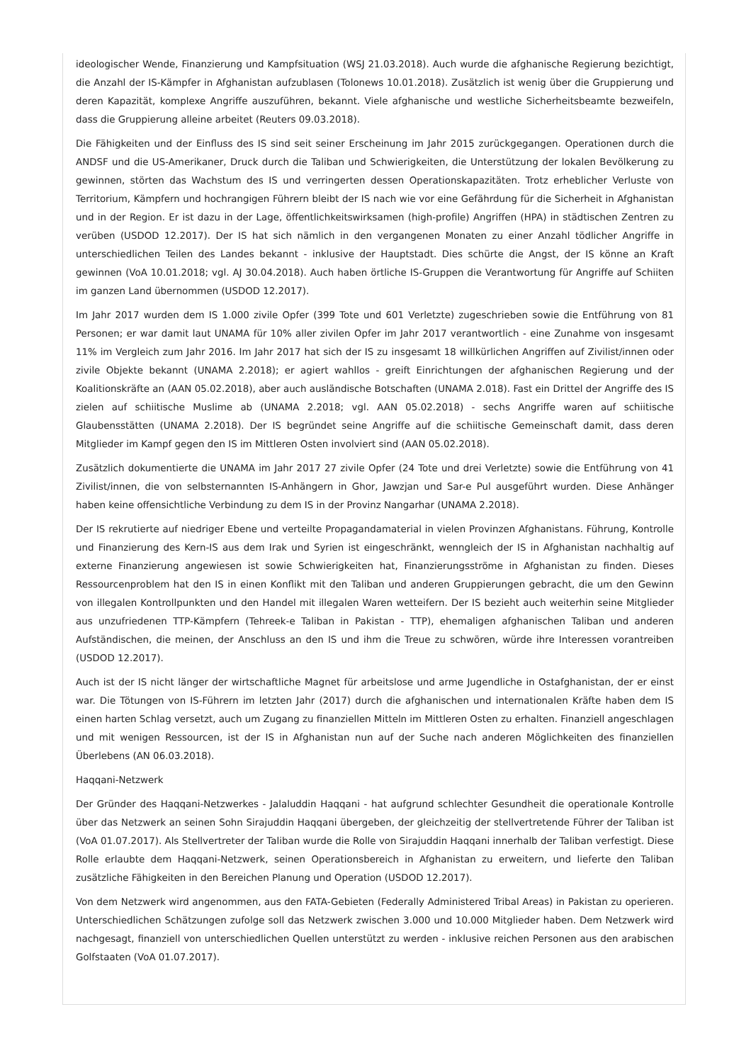ideologischer Wende, Finanzierung und Kampfsituation (WSJ 21.03.2018). Auch wurde die afghanische Regierung bezichtigt, die Anzahl der IS-Kämpfer in Afghanistan aufzublasen (Tolonews 10.01.2018). Zusätzlich ist wenig über die Gruppierung und deren Kapazität, komplexe Angriffe auszuführen, bekannt. Viele afghanische und westliche Sicherheitsbeamte bezweifeln, dass die Gruppierung alleine arbeitet (Reuters 09.03.2018).
Die Fähigkeiten und der Einfluss des IS sind seit seiner Erscheinung im Jahr 2015 zurückgegangen. Operationen durch die ANDSF und die US-Amerikaner, Druck durch die Taliban und Schwierigkeiten, die Unterstützung der lokalen Bevölkerung zu gewinnen, störten das Wachstum des IS und verringerten dessen Operationskapazitäten. Trotz erheblicher Verluste von Territorium, Kämpfern und hochrangigen Führern bleibt der IS nach wie vor eine Gefährdung für die Sicherheit in Afghanistan und in der Region. Er ist dazu in der Lage, öffentlichkeitswirksamen (high-profile) Angriffen (HPA) in städtischen Zentren zu verüben (USDOD 12.2017). Der IS hat sich nämlich in den vergangenen Monaten zu einer Anzahl tödlicher Angriffe in unterschiedlichen Teilen des Landes bekannt - inklusive der Hauptstadt. Dies schürte die Angst, der IS könne an Kraft gewinnen (VoA 10.01.2018; vgl. AJ 30.04.2018). Auch haben örtliche IS-Gruppen die Verantwortung für Angriffe auf Schiiten im ganzen Land übernommen (USDOD 12.2017).
Im Jahr 2017 wurden dem IS 1.000 zivile Opfer (399 Tote und 601 Verletzte) zugeschrieben sowie die Entführung von 81 Personen; er war damit laut UNAMA für 10% aller zivilen Opfer im Jahr 2017 verantwortlich - eine Zunahme von insgesamt 11% im Vergleich zum Jahr 2016. Im Jahr 2017 hat sich der IS zu insgesamt 18 willkürlichen Angriffen auf Zivilist/innen oder zivile Objekte bekannt (UNAMA 2.2018); er agiert wahllos - greift Einrichtungen der afghanischen Regierung und der Koalitionskräfte an (AAN 05.02.2018), aber auch ausländische Botschaften (UNAMA 2.018). Fast ein Drittel der Angriffe des IS zielen auf schiitische Muslime ab (UNAMA 2.2018; vgl. AAN 05.02.2018) - sechs Angriffe waren auf schiitische Glaubensstätten (UNAMA 2.2018). Der IS begründet seine Angriffe auf die schiitische Gemeinschaft damit, dass deren Mitglieder im Kampf gegen den IS im Mittleren Osten involviert sind (AAN 05.02.2018).
Zusätzlich dokumentierte die UNAMA im Jahr 2017 27 zivile Opfer (24 Tote und drei Verletzte) sowie die Entführung von 41 Zivilist/innen, die von selbsternannten IS-Anhängern in Ghor, Jawzjan und Sar-e Pul ausgeführt wurden. Diese Anhänger haben keine offensichtliche Verbindung zu dem IS in der Provinz Nangarhar (UNAMA 2.2018).
Der IS rekrutierte auf niedriger Ebene und verteilte Propagandamaterial in vielen Provinzen Afghanistans. Führung, Kontrolle und Finanzierung des Kern-IS aus dem Irak und Syrien ist eingeschränkt, wenngleich der IS in Afghanistan nachhaltig auf externe Finanzierung angewiesen ist sowie Schwierigkeiten hat, Finanzierungsströme in Afghanistan zu finden. Dieses Ressourcenproblem hat den IS in einen Konflikt mit den Taliban und anderen Gruppierungen gebracht, die um den Gewinn von illegalen Kontrollpunkten und den Handel mit illegalen Waren wetteifern. Der IS bezieht auch weiterhin seine Mitglieder aus unzufriedenen TTP-Kämpfern (Tehreek-e Taliban in Pakistan - TTP), ehemaligen afghanischen Taliban und anderen Aufständischen, die meinen, der Anschluss an den IS und ihm die Treue zu schwören, würde ihre Interessen vorantreiben (USDOD 12.2017).
Auch ist der IS nicht länger der wirtschaftliche Magnet für arbeitslose und arme Jugendliche in Ostafghanistan, der er einst war. Die Tötungen von IS-Führern im letzten Jahr (2017) durch die afghanischen und internationalen Kräfte haben dem IS einen harten Schlag versetzt, auch um Zugang zu finanziellen Mitteln im Mittleren Osten zu erhalten. Finanziell angeschlagen und mit wenigen Ressourcen, ist der IS in Afghanistan nun auf der Suche nach anderen Möglichkeiten des finanziellen Überlebens (AN 06.03.2018).
Haqqani-Netzwerk
Der Gründer des Haqqani-Netzwerkes - Jalaluddin Haqqani - hat aufgrund schlechter Gesundheit die operationale Kontrolle über das Netzwerk an seinen Sohn Sirajuddin Haqqani übergeben, der gleichzeitig der stellvertretende Führer der Taliban ist (VoA 01.07.2017). Als Stellvertreter der Taliban wurde die Rolle von Sirajuddin Haqqani innerhalb der Taliban verfestigt. Diese Rolle erlaubte dem Haqqani-Netzwerk, seinen Operationsbereich in Afghanistan zu erweitern, und lieferte den Taliban zusätzliche Fähigkeiten in den Bereichen Planung und Operation (USDOD 12.2017).
Von dem Netzwerk wird angenommen, aus den FATA-Gebieten (Federally Administered Tribal Areas) in Pakistan zu operieren. Unterschiedlichen Schätzungen zufolge soll das Netzwerk zwischen 3.000 und 10.000 Mitglieder haben. Dem Netzwerk wird nachgesagt, finanziell von unterschiedlichen Quellen unterstützt zu werden - inklusive reichen Personen aus den arabischen Golfstaaten (VoA 01.07.2017).